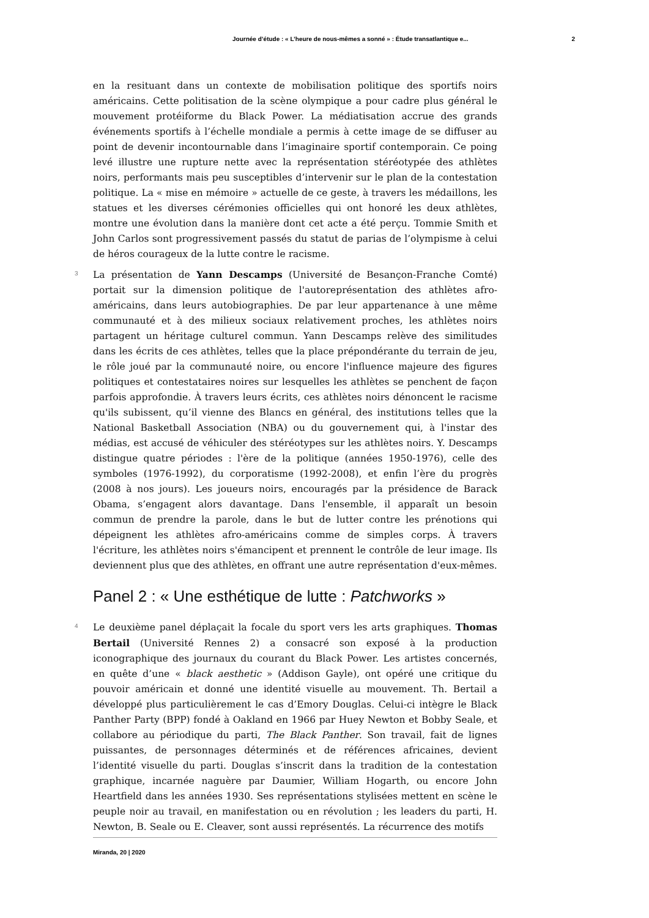Journée d’étude : « L’heure de nous-mêmes a sonné » : Étude transatlantique e... 2
en la resituant dans un contexte de mobilisation politique des sportifs noirs américains. Cette politisation de la scène olympique a pour cadre plus général le mouvement protéiforme du Black Power. La médiatisation accrue des grands événements sportifs à l’échelle mondiale a permis à cette image de se diffuser au point de devenir incontournable dans l’imaginaire sportif contemporain. Ce poing levé illustre une rupture nette avec la représentation stéréotypée des athlètes noirs, performants mais peu susceptibles d’intervenir sur le plan de la contestation politique. La « mise en mémoire » actuelle de ce geste, à travers les médaillons, les statues et les diverses cérémonies officielles qui ont honoré les deux athlètes, montre une évolution dans la manière dont cet acte a été perçu. Tommie Smith et John Carlos sont progressivement passés du statut de parias de l’olympisme à celui de héros courageux de la lutte contre le racisme.
3 La présentation de Yann Descamps (Université de Besançon-Franche Comté) portait sur la dimension politique de l'autoreprésentation des athlètes afro-américains, dans leurs autobiographies. De par leur appartenance à une même communauté et à des milieux sociaux relativement proches, les athlètes noirs partagent un héritage culturel commun. Yann Descamps relève des similitudes dans les écrits de ces athlètes, telles que la place prépondérante du terrain de jeu, le rôle joué par la communauté noire, ou encore l'influence majeure des figures politiques et contestataires noires sur lesquelles les athlètes se penchent de façon parfois approfondie. À travers leurs écrits, ces athlètes noirs dénoncent le racisme qu'ils subissent, qu’il vienne des Blancs en général, des institutions telles que la National Basketball Association (NBA) ou du gouvernement qui, à l'instar des médias, est accusé de véhiculer des stéréotypes sur les athlètes noirs. Y. Descamps distingue quatre périodes : l'ère de la politique (années 1950-1976), celle des symboles (1976-1992), du corporatisme (1992-2008), et enfin l’ère du progrès (2008 à nos jours). Les joueurs noirs, encouragés par la présidence de Barack Obama, s’engagent alors davantage. Dans l'ensemble, il apparaît un besoin commun de prendre la parole, dans le but de lutter contre les prénotions qui dépeignent les athlètes afro-américains comme de simples corps. À travers l'écriture, les athlètes noirs s'émancipent et prennent le contrôle de leur image. Ils deviennent plus que des athlètes, en offrant une autre représentation d'eux-mêmes.
Panel 2 : « Une esthétique de lutte : Patchworks »
4 Le deuxième panel déplaçait la focale du sport vers les arts graphiques. Thomas Bertail (Université Rennes 2) a consacré son exposé à la production iconographique des journaux du courant du Black Power. Les artistes concernés, en quête d’une « black aesthetic » (Addison Gayle), ont opéré une critique du pouvoir américain et donné une identité visuelle au mouvement. Th. Bertail a développé plus particulièrement le cas d’Emory Douglas. Celui-ci intègre le Black Panther Party (BPP) fondé à Oakland en 1966 par Huey Newton et Bobby Seale, et collabore au périodique du parti, The Black Panther. Son travail, fait de lignes puissantes, de personnages déterminés et de références africaines, devient l’identité visuelle du parti. Douglas s’inscrit dans la tradition de la contestation graphique, incarnée naguère par Daumier, William Hogarth, ou encore John Heartfield dans les années 1930. Ses représentations stylisées mettent en scène le peuple noir au travail, en manifestation ou en révolution ; les leaders du parti, H. Newton, B. Seale ou E. Cleaver, sont aussi représentés. La récurrence des motifs
Miranda, 20 | 2020